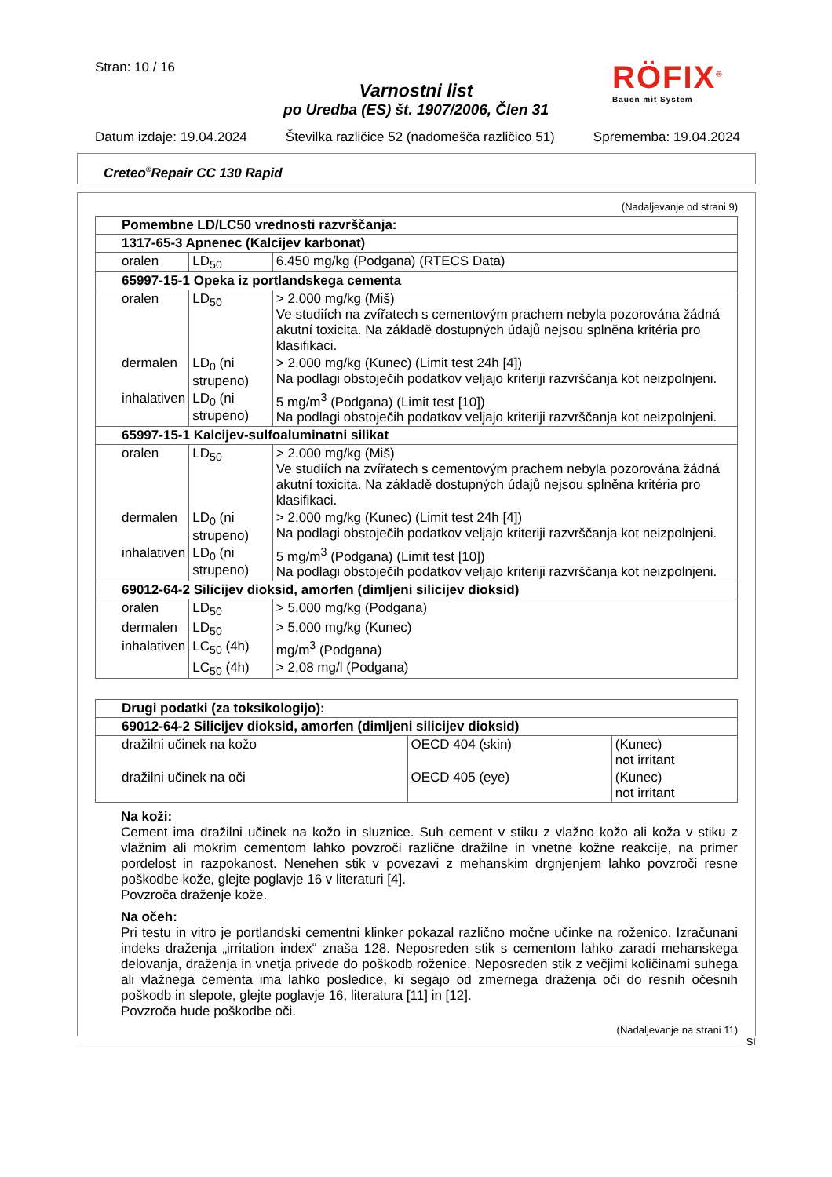Stran: 10 / 16
Varnostni list
po Uredba (ES) št. 1907/2006, Člen 31
RÖFIX<sup>®</sup>
Bauen mit System
Datum izdaje: 19.04.2024 Številka različice 52 (nadomešča različico 51) Sprememba: 19.04.2024
Creteo<sup>®</sup>Repair CC 130 Rapid
(Nadaljevanje od strani 9)
| Pomembne LD/LC50 vrednosti razvrščanja: | | |
| 1317-65-3 Apnenec (Kalcijev karbonat) | | |
| oralen | LD<sub>50</sub> | 6.450 mg/kg (Podgana) (RTECS Data) |
| 65997-15-1 Opeka iz portlandskega cementa | | |
| oralen | LD<sub>50</sub> | > 2.000 mg/kg (Miš) Ve studiích na zvířatech s cementovým prachem nebyla pozorována žádná akutní toxicita. Na základě dostupných údajů nejsou splněna kritéria pro klasifikaci. |
| dermalen | LD<sub>0</sub> (ni strupeno) | > 2.000 mg/kg (Kunec) (Limit test 24h [4]) Na podlagi obstoječih podatkov veljajo kriteriji razvrščanja kot neizpolnjeni. |
| inhalativen | LD<sub>0</sub> (ni strupeno) | 5 mg/m<sup>3</sup> (Podgana) (Limit test [10]) Na podlagi obstoječih podatkov veljajo kriteriji razvrščanja kot neizpolnjeni. |
| 65997-15-1 Kalcijev-sulfoaluminatni silikat | | |
| oralen | LD<sub>50</sub> | > 2.000 mg/kg (Miš) Ve studiích na zvířatech s cementovým prachem nebyla pozorována žádná akutní toxicita. Na základě dostupných údajů nejsou splněna kritéria pro klasifikaci. |
| dermalen | LD<sub>0</sub> (ni strupeno) | > 2.000 mg/kg (Kunec) (Limit test 24h [4]) Na podlagi obstoječih podatkov veljajo kriteriji razvrščanja kot neizpolnjeni. |
| inhalativen | LD<sub>0</sub> (ni strupeno) | 5 mg/m<sup>3</sup> (Podgana) (Limit test [10]) Na podlagi obstoječih podatkov veljajo kriteriji razvrščanja kot neizpolnjeni. |
| 69012-64-2 Silicijev dioksid, amorfen (dimljeni silicijev dioksid) | | |
| oralen | LD<sub>50</sub> | > 5.000 mg/kg (Podgana) |
| dermalen | LD<sub>50</sub> | > 5.000 mg/kg (Kunec) |
| inhalativen | LC<sub>50</sub> (4h) | mg/m<sup>3</sup> (Podgana) |
| | LC<sub>50</sub> (4h) | > 2,08 mg/l (Podgana) |
| Drugi podatki (za toksikologijo): | | |
| 69012-64-2 Silicijev dioksid, amorfen (dimljeni silicijev dioksid) | | |
| dražilni učinek na kožo | OECD 404 (skin) | (Kunec) not irritant |
| dražilni učinek na oči | OECD 405 (eye) | (Kunec) not irritant |
Na koži:
Cement ima dražilni učinek na kožo in sluznice. Suh cement v stiku z vlažno kožo ali koža v stiku z vlažnim ali mokrim cementom lahko povzroči različne dražilne in vnetne kožne reakcije, na primer pordelost in razpokanost. Nenehen stik v povezavi z mehanskim drgnjenjem lahko povzroči resne poškodbe kože, glejte poglavje 16 v literaturi [4].
Povzroča draženje kože.
Na očeh:
Pri testu in vitro je portlandski cementni klinker pokazal različno močne učinke na roženico. Izračunani indeks draženja „irritation index“ znaša 128. Neposreden stik s cementom lahko zaradi mehanskega delovanja, draženja in vnetja privede do poškodb roženice. Neposreden stik z večjimi količinami suhega ali vlažnega cementa ima lahko posledice, ki segajo od zmernega draženja oči do resnih očesnih poškodb in slepote, glejte poglavje 16, literatura [11] in [12].
Povzroča hude poškodbe oči.
(Nadaljevanje na strani 11)
SI